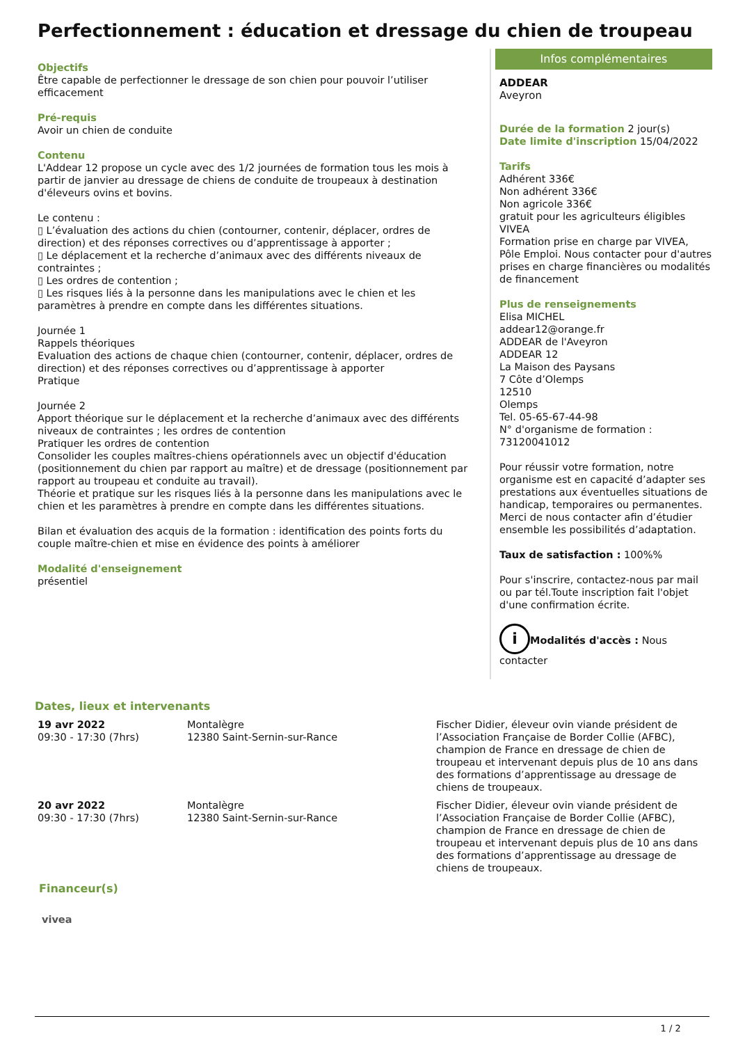Perfectionnement : éducation et dressage du chien de troupeau
Objectifs
Être capable de perfectionner le dressage de son chien pour pouvoir l’utiliser efficacement
Pré-requis
Avoir un chien de conduite
Contenu
L'Addear 12 propose un cycle avec des 1/2 journées de formation tous les mois à partir de janvier au dressage de chiens de conduite de troupeaux à destination d'éleveurs ovins et bovins.
Le contenu :
▯ L’évaluation des actions du chien (contourner, contenir, déplacer, ordres de direction) et des réponses correctives ou d’apprentissage à apporter ;
▯ Le déplacement et la recherche d’animaux avec des différents niveaux de contraintes ;
▯ Les ordres de contention ;
▯ Les risques liés à la personne dans les manipulations avec le chien et les paramètres à prendre en compte dans les différentes situations.
Journée 1
Rappels théoriques
Evaluation des actions de chaque chien (contourner, contenir, déplacer, ordres de direction) et des réponses correctives ou d’apprentissage à apporter
Pratique
Journée 2
Apport théorique sur le déplacement et la recherche d’animaux avec des différents niveaux de contraintes ; les ordres de contention
Pratiquer les ordres de contention
Consolider les couples maîtres-chiens opérationnels avec un objectif d'éducation (positionnement du chien par rapport au maître) et de dressage (positionnement par rapport au troupeau et conduite au travail).
Théorie et pratique sur les risques liés à la personne dans les manipulations avec le chien et les paramètres à prendre en compte dans les différentes situations.
Bilan et évaluation des acquis de la formation : identification des points forts du couple maître-chien et mise en évidence des points à améliorer
Modalité d'enseignement
présentiel
Infos complémentaires
ADDEAR
Aveyron
Durée de la formation 2 jour(s)
Date limite d'inscription 15/04/2022
Tarifs
Adhérent 336€
Non adhérent 336€
Non agricole 336€
gratuit pour les agriculteurs éligibles VIVEA
Formation prise en charge par VIVEA, Pôle Emploi. Nous contacter pour d'autres prises en charge financières ou modalités de financement
Plus de renseignements
Elisa MICHEL
addear12@orange.fr
ADDEAR de l'Aveyron
ADDEAR 12
La Maison des Paysans
7 Côte d’Olemps
12510
Olemps
Tel. 05-65-67-44-98
N° d'organisme de formation : 73120041012
Pour réussir votre formation, notre organisme est en capacité d’adapter ses prestations aux éventuelles situations de handicap, temporaires ou permanentes. Merci de nous contacter afin d’étudier ensemble les possibilités d’adaptation.
Taux de satisfaction : 100%%
Pour s'inscrire, contactez-nous par mail ou par tél.Toute inscription fait l'objet d'une confirmation écrite.
i Modalités d'accès : Nous contacter
Dates, lieux et intervenants
| 19 avr 2022 09:30 - 17:30 (7hrs) | Montalègre 12380 Saint-Sernin-sur-Rance | Fischer Didier, éleveur ovin viande président de l’Association Française de Border Collie (AFBC), champion de France en dressage de chien de troupeau et intervenant depuis plus de 10 ans dans des formations d’apprentissage au dressage de chiens de troupeaux. |
| 20 avr 2022 09:30 - 17:30 (7hrs) | Montalègre 12380 Saint-Sernin-sur-Rance | Fischer Didier, éleveur ovin viande président de l’Association Française de Border Collie (AFBC), champion de France en dressage de chien de troupeau et intervenant depuis plus de 10 ans dans des formations d’apprentissage au dressage de chiens de troupeaux. |
Financeur(s)
vivea
1 / 2